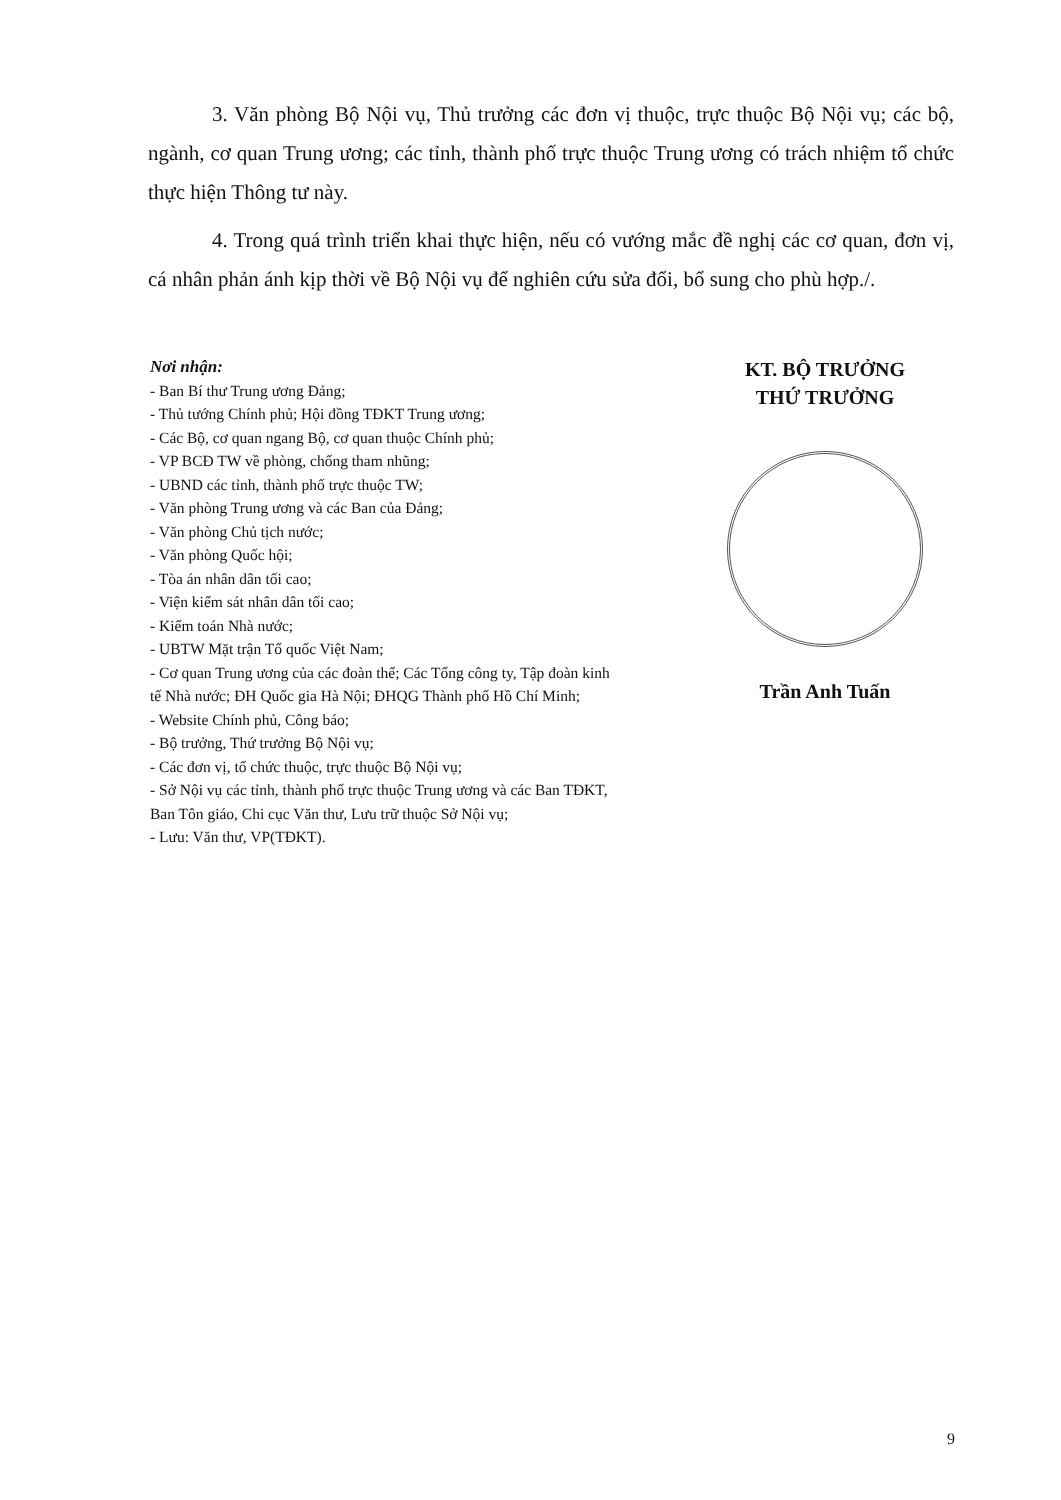3. Văn phòng Bộ Nội vụ, Thủ trưởng các đơn vị thuộc, trực thuộc Bộ Nội vụ; các bộ, ngành, cơ quan Trung ương; các tỉnh, thành phố trực thuộc Trung ương có trách nhiệm tổ chức thực hiện Thông tư này.
4. Trong quá trình triển khai thực hiện, nếu có vướng mắc đề nghị các cơ quan, đơn vị, cá nhân phản ánh kịp thời về Bộ Nội vụ để nghiên cứu sửa đổi, bổ sung cho phù hợp./.
Nơi nhận:
- Ban Bí thư Trung ương Đảng;
- Thủ tướng Chính phủ; Hội đồng TĐKT Trung ương;
- Các Bộ, cơ quan ngang Bộ, cơ quan thuộc Chính phủ;
- VP BCĐ TW về phòng, chống tham nhũng;
- UBND các tỉnh, thành phố trực thuộc TW;
- Văn phòng Trung ương và các Ban của Đảng;
- Văn phòng Chủ tịch nước;
- Văn phòng Quốc hội;
- Tòa án nhân dân tối cao;
- Viện kiểm sát nhân dân tối cao;
- Kiểm toán Nhà nước;
- UBTW Mặt trận Tổ quốc Việt Nam;
- Cơ quan Trung ương của các đoàn thể; Các Tổng công ty, Tập đoàn kinh tế Nhà nước; ĐH Quốc gia Hà Nội; ĐHQG Thành phố Hồ Chí Minh;
- Website Chính phủ, Công báo;
- Bộ trưởng, Thứ trưởng Bộ Nội vụ;
- Các đơn vị, tổ chức thuộc, trực thuộc Bộ Nội vụ;
- Sở Nội vụ các tỉnh, thành phố trực thuộc Trung ương và các Ban TĐKT, Ban Tôn giáo, Chi cục Văn thư, Lưu trữ thuộc Sở Nội vụ;
- Lưu: Văn thư, VP(TĐKT).
KT. BỘ TRƯỞNG
THỨ TRƯỞNG
Trần Anh Tuấn
9